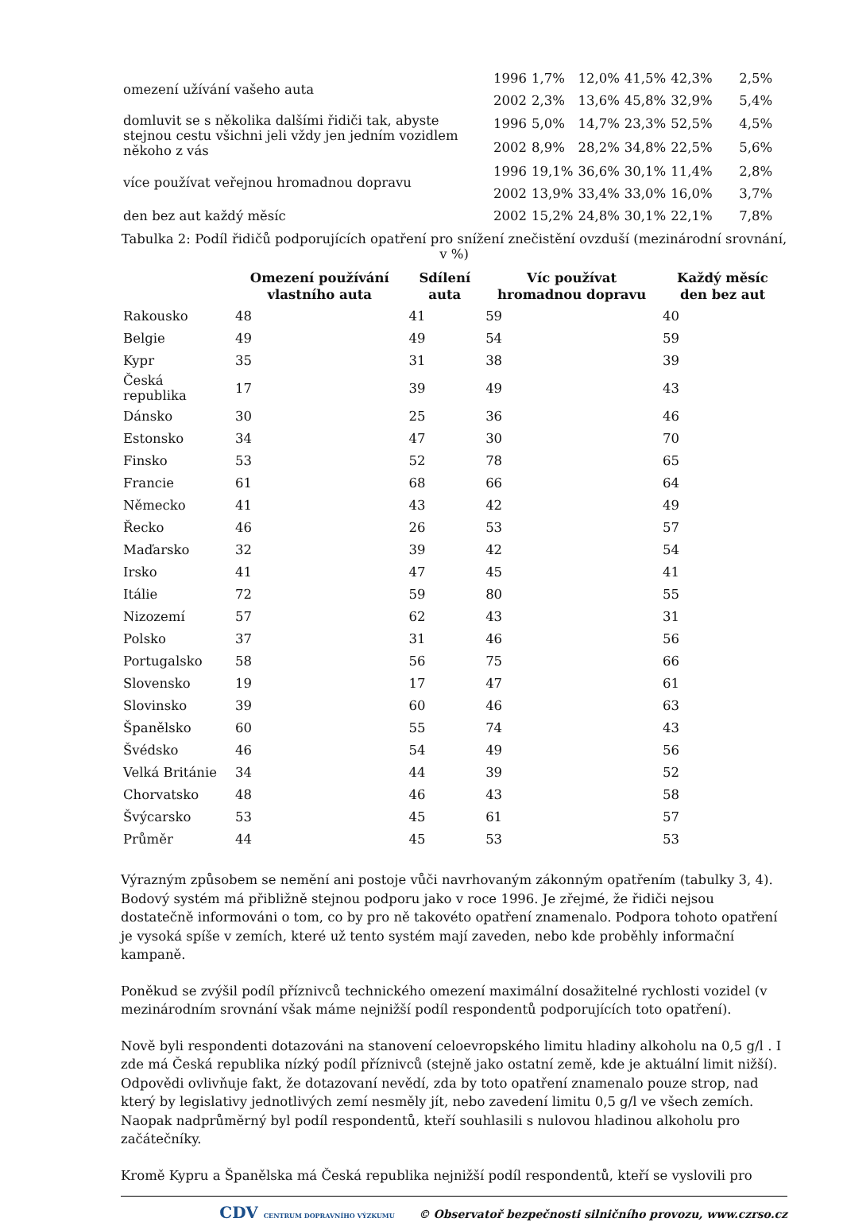| omezení užívání vašeho auta | 1996 | 1,7% | 12,0% | 41,5% | 42,3% | 2,5% |
| | 2002 | 2,3% | 13,6% | 45,8% | 32,9% | 5,4% |
| domluvit se s několika dalšími řidiči tak, abyste stejnou cestu všichni jeli vždy jen jedním vozidlem někoho z vás | 1996 | 5,0% | 14,7% | 23,3% | 52,5% | 4,5% |
| | 2002 | 8,9% | 28,2% | 34,8% | 22,5% | 5,6% |
| více používat veřejnou hromadnou dopravu | 1996 | 19,1% | 36,6% | 30,1% | 11,4% | 2,8% |
| | 2002 | 13,9% | 33,4% | 33,0% | 16,0% | 3,7% |
| den bez aut každý měsíc | 2002 | 15,2% | 24,8% | 30,1% | 22,1% | 7,8% |
Tabulka 2: Podíl řidičů podporujících opatření pro snížení znečistění ovzduší (mezinárodní srovnání, v %)
| | Omezení používání vlastního auta | Sdílení auta | Víc používat hromadnou dopravu | Každý měsíc den bez aut |
| --- | --- | --- | --- | --- |
| Rakousko | 48 | 41 | 59 | 40 |
| Belgie | 49 | 49 | 54 | 59 |
| Kypr | 35 | 31 | 38 | 39 |
| Česká republika | 17 | 39 | 49 | 43 |
| Dánsko | 30 | 25 | 36 | 46 |
| Estonsko | 34 | 47 | 30 | 70 |
| Finsko | 53 | 52 | 78 | 65 |
| Francie | 61 | 68 | 66 | 64 |
| Německo | 41 | 43 | 42 | 49 |
| Řecko | 46 | 26 | 53 | 57 |
| Maďarsko | 32 | 39 | 42 | 54 |
| Irsko | 41 | 47 | 45 | 41 |
| Itálie | 72 | 59 | 80 | 55 |
| Nizozemí | 57 | 62 | 43 | 31 |
| Polsko | 37 | 31 | 46 | 56 |
| Portugalsko | 58 | 56 | 75 | 66 |
| Slovensko | 19 | 17 | 47 | 61 |
| Slovinsko | 39 | 60 | 46 | 63 |
| Španělsko | 60 | 55 | 74 | 43 |
| Švédsko | 46 | 54 | 49 | 56 |
| Velká Británie | 34 | 44 | 39 | 52 |
| Chorvatsko | 48 | 46 | 43 | 58 |
| Švýcarsko | 53 | 45 | 61 | 57 |
| Průměr | 44 | 45 | 53 | 53 |
Výrazným způsobem se nemění ani postoje vůči navrhovaným zákonným opatřením (tabulky 3, 4). Bodový systém má přibližně stejnou podporu jako v roce 1996. Je zřejmé, že řidiči nejsou dostatečně informováni o tom, co by pro ně takovéto opatření znamenalo. Podpora tohoto opatření je vysoká spíše v zemích, které už tento systém mají zaveden, nebo kde proběhly informační kampaně.
Poněkud se zvýšil podíl příznivců technického omezení maximální dosažitelné rychlosti vozidel (v mezinárodním srovnání však máme nejnižší podíl respondentů podporujících toto opatření).
Nově byli respondenti dotazováni na stanovení celoevropského limitu hladiny alkoholu na 0,5 g/l . I zde má Česká republika nízký podíl příznivců (stejně jako ostatní země, kde je aktuální limit nižší). Odpovědi ovlivňuje fakt, že dotazovaní nevědí, zda by toto opatření znamenalo pouze strop, nad který by legislativy jednotlivých zemí nesměly jít, nebo zavedení limitu 0,5 g/l ve všech zemích. Naopak nadprůměrný byl podíl respondentů, kteří souhlasili s nulovou hladinou alkoholu pro začátečníky.
Kromě Kypru a Španělska má Česká republika nejnižší podíl respondentů, kteří se vyslovili pro
CDV CENTRUM DOPRAVNÍHO VÝZKUMU © Observatoř bezpečnosti silničního provozu, www.czrso.cz